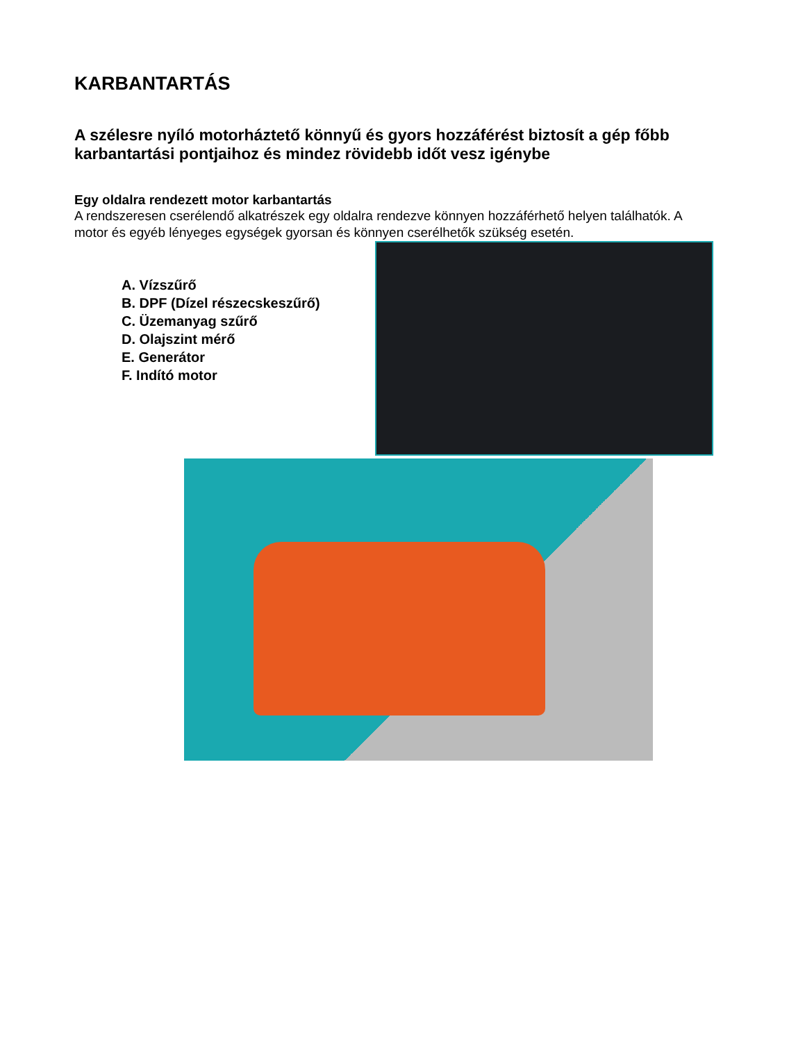KARBANTARTÁS
A szélesre nyíló motorháztető könnyű és gyors hozzáférést biztosít a gép főbb karbantartási pontjaihoz és mindez rövidebb időt vesz igénybe
Egy oldalra rendezett motor karbantartás
A rendszeresen cserélendő alkatrészek egy oldalra rendezve könnyen hozzáférhető helyen találhatók. A motor és egyéb lényeges egységek gyorsan és könnyen cserélhetők szükség esetén.
A. Vízszűrő
B. DPF (Dízel részecskeszűrő)
C. Üzemanyag szűrő
D. Olajszint mérő
E. Generátor
F. Indító motor